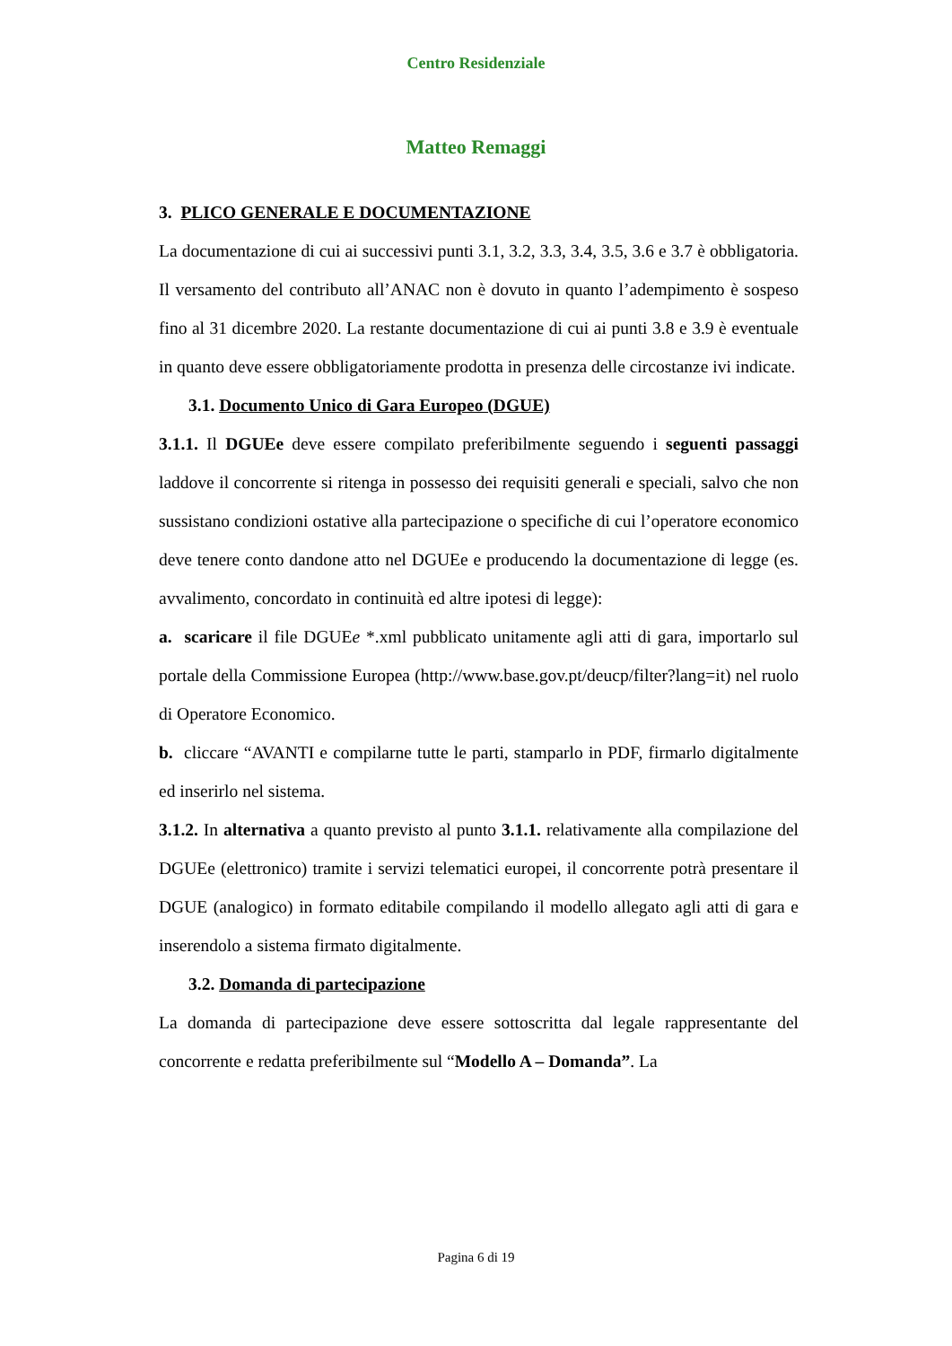Centro Residenziale
Matteo Remaggi
3. PLICO GENERALE E DOCUMENTAZIONE
La documentazione di cui ai successivi punti 3.1, 3.2, 3.3, 3.4, 3.5, 3.6 e 3.7 è obbligatoria. Il versamento del contributo all’ANAC non è dovuto in quanto l’adempimento è sospeso fino al 31 dicembre 2020. La restante documentazione di cui ai punti 3.8 e 3.9 è eventuale in quanto deve essere obbligatoriamente prodotta in presenza delle circostanze ivi indicate.
3.1. Documento Unico di Gara Europeo (DGUE)
3.1.1. Il DGUEe deve essere compilato preferibilmente seguendo i seguenti passaggi laddove il concorrente si ritenga in possesso dei requisiti generali e speciali, salvo che non sussistano condizioni ostative alla partecipazione o specifiche di cui l’operatore economico deve tenere conto dandone atto nel DGUEe e producendo la documentazione di legge (es. avvalimento, concordato in continuità ed altre ipotesi di legge):
a. scaricare il file DGUEe *.xml pubblicato unitamente agli atti di gara, importarlo sul portale della Commissione Europea (http://www.base.gov.pt/deucp/filter?lang=it) nel ruolo di Operatore Economico.
b. cliccare “AVANTI e compilarne tutte le parti, stamparlo in PDF, firmarlo digitalmente ed inserirlo nel sistema.
3.1.2. In alternativa a quanto previsto al punto 3.1.1. relativamente alla compilazione del DGUEe (elettronico) tramite i servizi telematici europei, il concorrente potrà presentare il DGUE (analogico) in formato editabile compilando il modello allegato agli atti di gara e inserendolo a sistema firmato digitalmente.
3.2. Domanda di partecipazione
La domanda di partecipazione deve essere sottoscritta dal legale rappresentante del concorrente e redatta preferibilmente sul “Modello A – Domanda”. La
Pagina 6 di 19